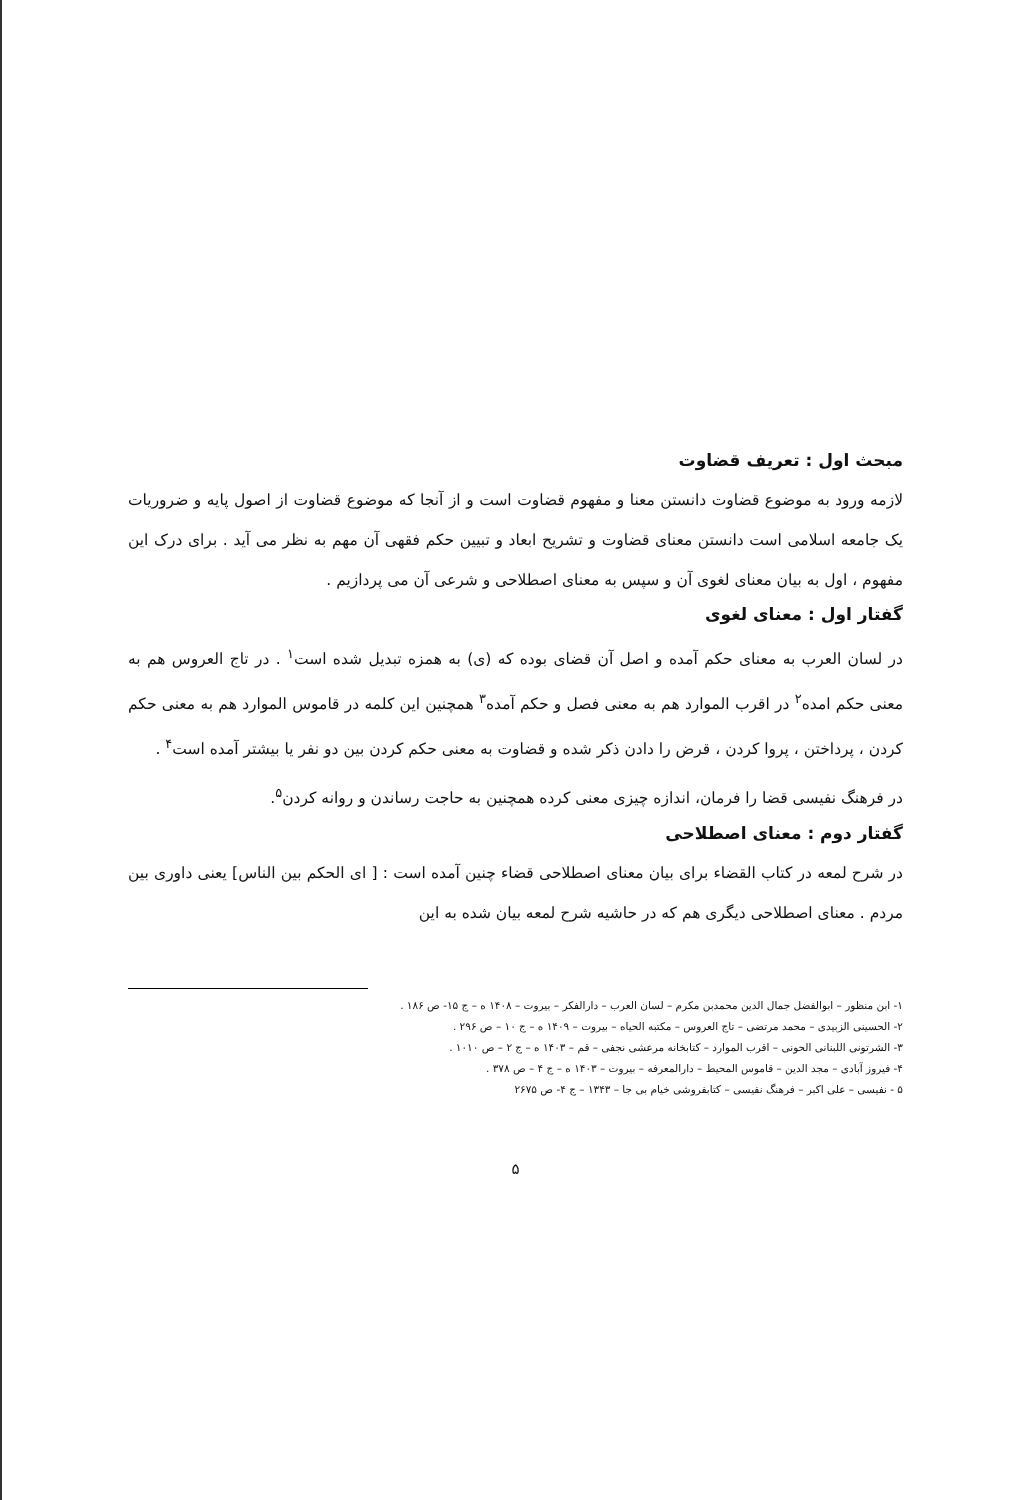مبحث اول : تعریف قضاوت
لازمه ورود به موضوع قضاوت دانستن معنا و مفهوم قضاوت است و از آنجا که موضوع قضاوت از اصول پایه و ضروریات یک جامعه اسلامی است دانستن معنای قضاوت و تشریح ابعاد و تبیین حکم فقهی آن مهم به نظر می آید . برای درک این مفهوم ، اول به بیان معنای لغوی آن و سپس به معنای اصطلاحی و شرعی آن می پردازیم .
گفتار اول : معنای لغوی
در لسان العرب به معنای حکم آمده و اصل آن قضای بوده که (ی) به همزه تبدیل شده است<sup>۱</sup> . در تاج العروس هم به معنی حکم امده<sup>۲</sup> در اقرب الموارد هم به معنی فصل و حکم آمده<sup>۳</sup> همچنین این کلمه در قاموس الموارد هم به معنی حکم کردن ، پرداختن ، پروا کردن ، قرض را دادن ذکر شده و قضاوت به معنی حکم کردن بین دو نفر یا بیشتر آمده است<sup>۴</sup> .
در فرهنگ نفیسی قضا را فرمان، اندازه چیزی معنی کرده همچنین به حاجت رساندن و روانه کردن<sup>۵</sup>.
گفتار دوم : معنای اصطلاحی
در شرح لمعه در کتاب القضاء برای بیان معنای اصطلاحی قضاء چنین آمده است : [ ای الحکم بین الناس] یعنی داوری بین مردم . معنای اصطلاحی دیگری هم که در حاشیه شرح لمعه بیان شده به این
۱- ابن منظور – ابوالفضل جمال الدین محمدبن مکرم – لسان العرب – دارالفکر – بیروت – ۱۴۰۸ ه – ج ۱۵- ص ۱۸۶ .
۲- الحسینی الزبیدی – محمد مرتضی – تاج العروس – مکتبه الحیاه – بیروت – ۱۴۰۹ ه – ج ۱۰ – ص ۲۹۶ .
۳- الشرتونی اللبنانی الحونی – اقرب الموارد – کتابخانه مرعشی نجفی – قم – ۱۴۰۳ ه – ج ۲ – ص ۱۰۱۰ .
۴- فیروز آبادی – مجد الدین – قاموس المحیط – دارالمعرفه – بیروت – ۱۴۰۳ ه – ج ۴ – ص ۳۷۸ .
۵ - نفیسی – علی اکبر – فرهنگ نفیسی – کتابفروشی خیام بی جا – ۱۳۴۳ – ج ۴- ص ۲۶۷۵
۵